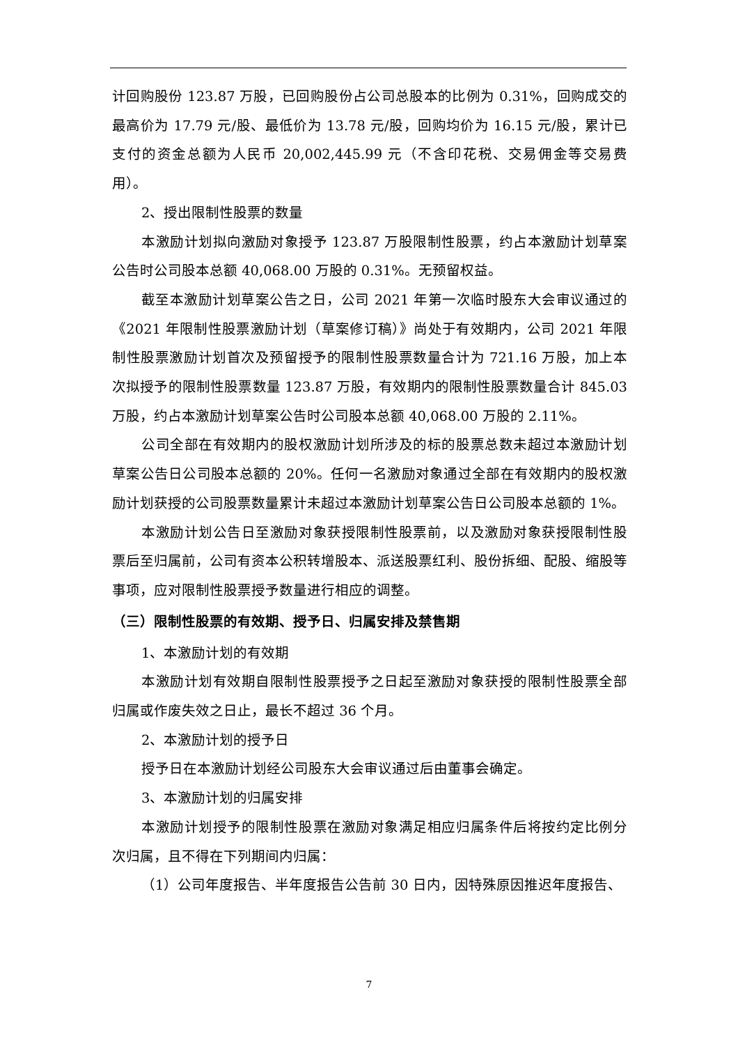计回购股份 123.87 万股，已回购股份占公司总股本的比例为 0.31%，回购成交的最高价为 17.79 元/股、最低价为 13.78 元/股，回购均价为 16.15 元/股，累计已支付的资金总额为人民币 20,002,445.99 元（不含印花税、交易佣金等交易费用）。
2、授出限制性股票的数量
本激励计划拟向激励对象授予 123.87 万股限制性股票，约占本激励计划草案公告时公司股本总额 40,068.00 万股的 0.31%。无预留权益。
截至本激励计划草案公告之日，公司 2021 年第一次临时股东大会审议通过的《2021 年限制性股票激励计划（草案修订稿）》尚处于有效期内，公司 2021 年限制性股票激励计划首次及预留授予的限制性股票数量合计为 721.16 万股，加上本次拟授予的限制性股票数量 123.87 万股，有效期内的限制性股票数量合计 845.03 万股，约占本激励计划草案公告时公司股本总额 40,068.00 万股的 2.11%。
公司全部在有效期内的股权激励计划所涉及的标的股票总数未超过本激励计划草案公告日公司股本总额的 20%。任何一名激励对象通过全部在有效期内的股权激励计划获授的公司股票数量累计未超过本激励计划草案公告日公司股本总额的 1%。
本激励计划公告日至激励对象获授限制性股票前，以及激励对象获授限制性股票后至归属前，公司有资本公积转增股本、派送股票红利、股份拆细、配股、缩股等事项，应对限制性股票授予数量进行相应的调整。
（三）限制性股票的有效期、授予日、归属安排及禁售期
1、本激励计划的有效期
本激励计划有效期自限制性股票授予之日起至激励对象获授的限制性股票全部归属或作废失效之日止，最长不超过 36 个月。
2、本激励计划的授予日
授予日在本激励计划经公司股东大会审议通过后由董事会确定。
3、本激励计划的归属安排
本激励计划授予的限制性股票在激励对象满足相应归属条件后将按约定比例分次归属，且不得在下列期间内归属：
（1）公司年度报告、半年度报告公告前 30 日内，因特殊原因推迟年度报告、
7